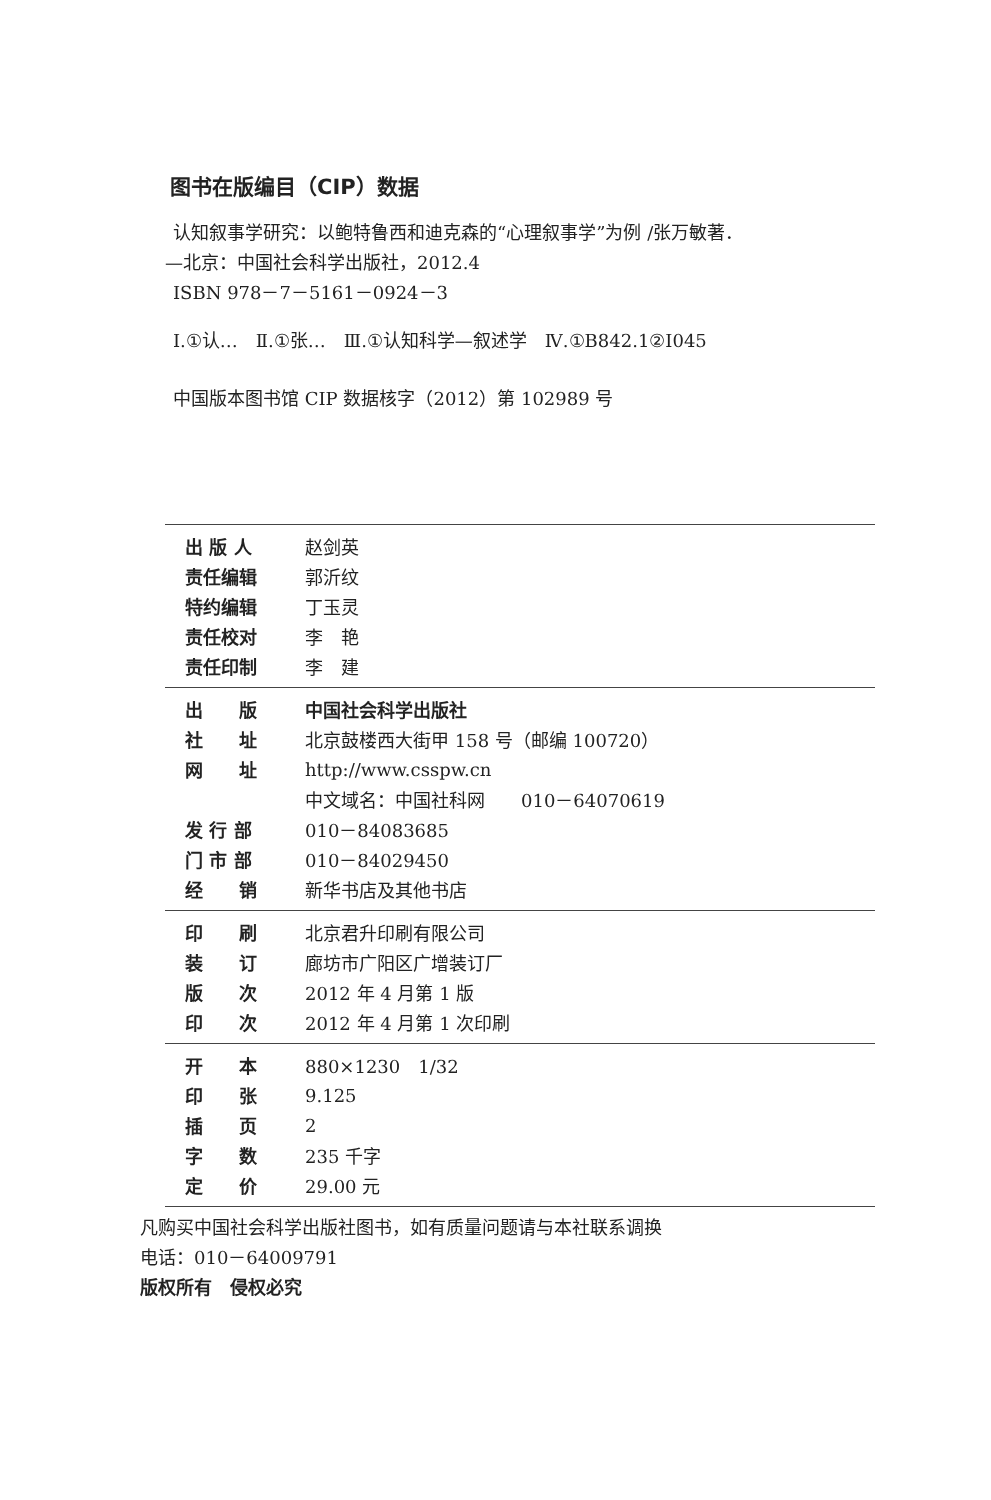图书在版编目（CIP）数据
认知叙事学研究：以鲍特鲁西和迪克森的“心理叙事学”为例 /张万敏著．
—北京：中国社会科学出版社，2012.4
ISBN 978－7－5161－0924－3
Ⅰ.①认…　Ⅱ.①张…　Ⅲ.①认知科学—叙述学　Ⅳ.①B842.1②I045
中国版本图书馆 CIP 数据核字（2012）第 102989 号
| 出 版 人 | 赵剑英 |
| 责任编辑 | 郭沂纹 |
| 特约编辑 | 丁玉灵 |
| 责任校对 | 李 艳 |
| 责任印制 | 李 建 |
| 出 版 | 中国社会科学出版社 |
| 社 址 | 北京鼓楼西大街甲 158 号（邮编 100720） |
| 网 址 | http://www.csspw.cn |
| | 中文域名：中国社科网 010－64070619 |
| 发 行 部 | 010－84083685 |
| 门 市 部 | 010－84029450 |
| 经 销 | 新华书店及其他书店 |
| 印 刷 | 北京君升印刷有限公司 |
| 装 订 | 廊坊市广阳区广增装订厂 |
| 版 次 | 2012 年 4 月第 1 版 |
| 印 次 | 2012 年 4 月第 1 次印刷 |
| 开 本 | 880×1230 1/32 |
| 印 张 | 9.125 |
| 插 页 | 2 |
| 字 数 | 235 千字 |
| 定 价 | 29.00 元 |
凡购买中国社会科学出版社图书，如有质量问题请与本社联系调换
电话：010－64009791
版权所有　侵权必究